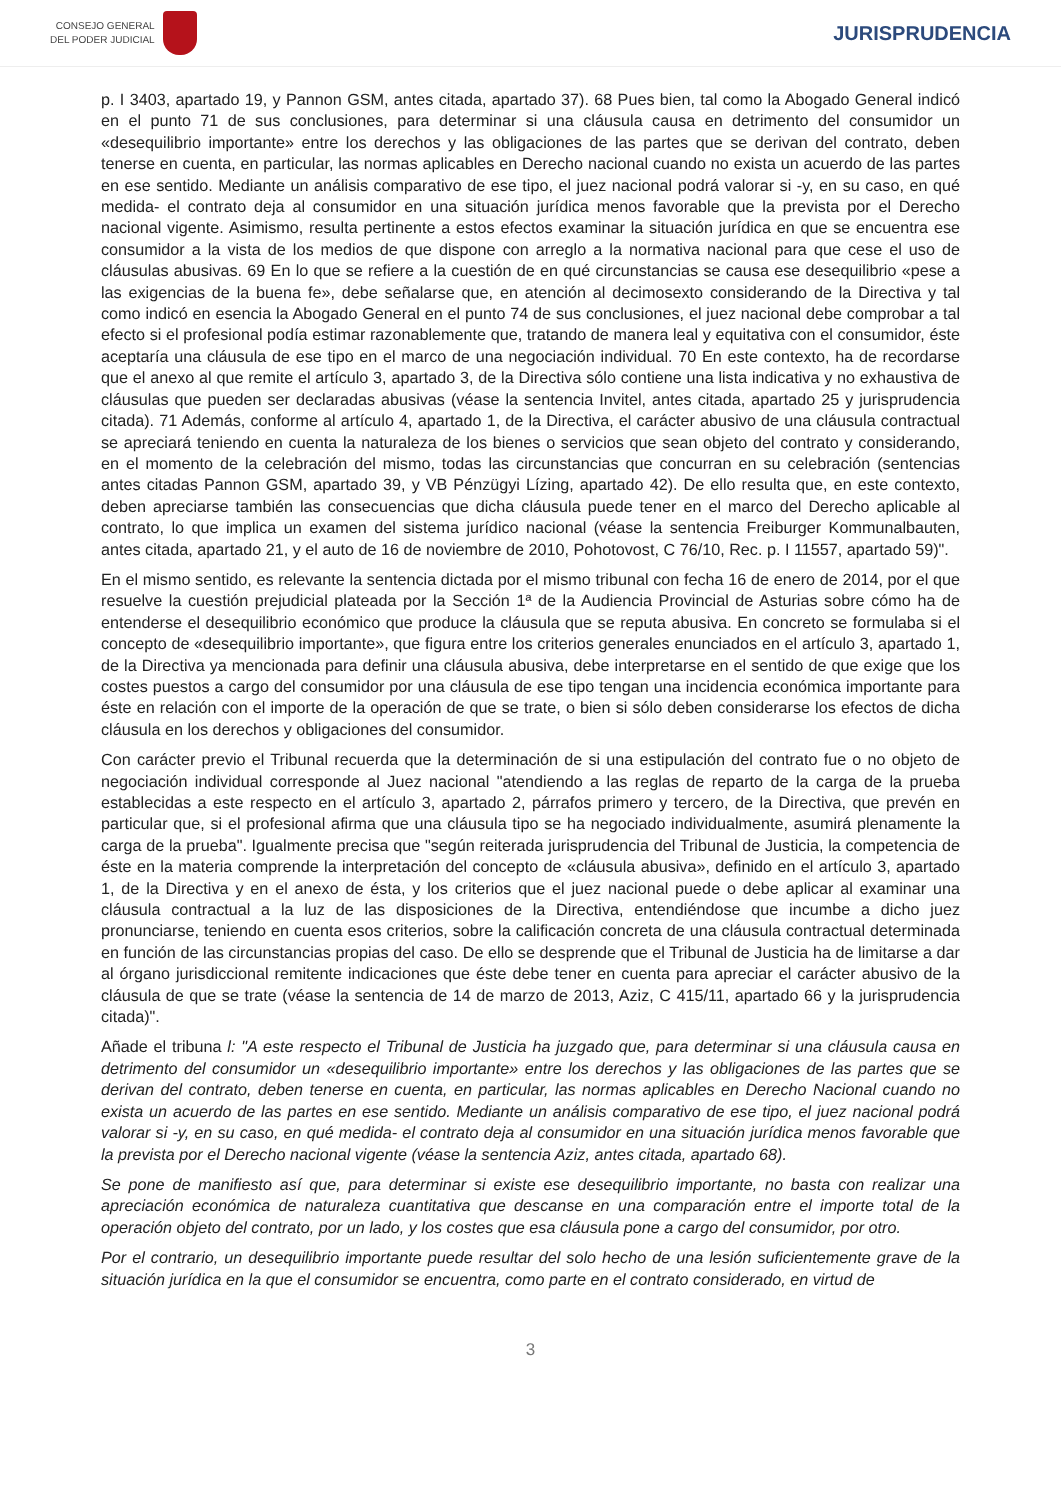CONSEJO GENERAL
DEL PODER JUDICIAL
JURISPRUDENCIA
p. I 3403, apartado 19, y Pannon GSM, antes citada, apartado 37). 68 Pues bien, tal como la Abogado General indicó en el punto 71 de sus conclusiones, para determinar si una cláusula causa en detrimento del consumidor un «desequilibrio importante» entre los derechos y las obligaciones de las partes que se derivan del contrato, deben tenerse en cuenta, en particular, las normas aplicables en Derecho nacional cuando no exista un acuerdo de las partes en ese sentido. Mediante un análisis comparativo de ese tipo, el juez nacional podrá valorar si -y, en su caso, en qué medida- el contrato deja al consumidor en una situación jurídica menos favorable que la prevista por el Derecho nacional vigente. Asimismo, resulta pertinente a estos efectos examinar la situación jurídica en que se encuentra ese consumidor a la vista de los medios de que dispone con arreglo a la normativa nacional para que cese el uso de cláusulas abusivas. 69 En lo que se refiere a la cuestión de en qué circunstancias se causa ese desequilibrio «pese a las exigencias de la buena fe», debe señalarse que, en atención al decimosexto considerando de la Directiva y tal como indicó en esencia la Abogado General en el punto 74 de sus conclusiones, el juez nacional debe comprobar a tal efecto si el profesional podía estimar razonablemente que, tratando de manera leal y equitativa con el consumidor, éste aceptaría una cláusula de ese tipo en el marco de una negociación individual. 70 En este contexto, ha de recordarse que el anexo al que remite el artículo 3, apartado 3, de la Directiva sólo contiene una lista indicativa y no exhaustiva de cláusulas que pueden ser declaradas abusivas (véase la sentencia Invitel, antes citada, apartado 25 y jurisprudencia citada). 71 Además, conforme al artículo 4, apartado 1, de la Directiva, el carácter abusivo de una cláusula contractual se apreciará teniendo en cuenta la naturaleza de los bienes o servicios que sean objeto del contrato y considerando, en el momento de la celebración del mismo, todas las circunstancias que concurran en su celebración (sentencias antes citadas Pannon GSM, apartado 39, y VB Pénzügyi Lízing, apartado 42). De ello resulta que, en este contexto, deben apreciarse también las consecuencias que dicha cláusula puede tener en el marco del Derecho aplicable al contrato, lo que implica un examen del sistema jurídico nacional (véase la sentencia Freiburger Kommunalbauten, antes citada, apartado 21, y el auto de 16 de noviembre de 2010, Pohotovost, C 76/10, Rec. p. I 11557, apartado 59)".
En el mismo sentido, es relevante la sentencia dictada por el mismo tribunal con fecha 16 de enero de 2014, por el que resuelve la cuestión prejudicial plateada por la Sección 1ª de la Audiencia Provincial de Asturias sobre cómo ha de entenderse el desequilibrio económico que produce la cláusula que se reputa abusiva. En concreto se formulaba si el concepto de «desequilibrio importante», que figura entre los criterios generales enunciados en el artículo 3, apartado 1, de la Directiva ya mencionada para definir una cláusula abusiva, debe interpretarse en el sentido de que exige que los costes puestos a cargo del consumidor por una cláusula de ese tipo tengan una incidencia económica importante para éste en relación con el importe de la operación de que se trate, o bien si sólo deben considerarse los efectos de dicha cláusula en los derechos y obligaciones del consumidor.
Con carácter previo el Tribunal recuerda que la determinación de si una estipulación del contrato fue o no objeto de negociación individual corresponde al Juez nacional "atendiendo a las reglas de reparto de la carga de la prueba establecidas a este respecto en el artículo 3, apartado 2, párrafos primero y tercero, de la Directiva, que prevén en particular que, si el profesional afirma que una cláusula tipo se ha negociado individualmente, asumirá plenamente la carga de la prueba". Igualmente precisa que "según reiterada jurisprudencia del Tribunal de Justicia, la competencia de éste en la materia comprende la interpretación del concepto de «cláusula abusiva», definido en el artículo 3, apartado 1, de la Directiva y en el anexo de ésta, y los criterios que el juez nacional puede o debe aplicar al examinar una cláusula contractual a la luz de las disposiciones de la Directiva, entendiéndose que incumbe a dicho juez pronunciarse, teniendo en cuenta esos criterios, sobre la calificación concreta de una cláusula contractual determinada en función de las circunstancias propias del caso. De ello se desprende que el Tribunal de Justicia ha de limitarse a dar al órgano jurisdiccional remitente indicaciones que éste debe tener en cuenta para apreciar el carácter abusivo de la cláusula de que se trate (véase la sentencia de 14 de marzo de 2013, Aziz, C 415/11, apartado 66 y la jurisprudencia citada)".
Añade el tribuna l: "A este respecto el Tribunal de Justicia ha juzgado que, para determinar si una cláusula causa en detrimento del consumidor un «desequilibrio importante» entre los derechos y las obligaciones de las partes que se derivan del contrato, deben tenerse en cuenta, en particular, las normas aplicables en Derecho Nacional cuando no exista un acuerdo de las partes en ese sentido. Mediante un análisis comparativo de ese tipo, el juez nacional podrá valorar si -y, en su caso, en qué medida- el contrato deja al consumidor en una situación jurídica menos favorable que la prevista por el Derecho nacional vigente (véase la sentencia Aziz, antes citada, apartado 68).
Se pone de manifiesto así que, para determinar si existe ese desequilibrio importante, no basta con realizar una apreciación económica de naturaleza cuantitativa que descanse en una comparación entre el importe total de la operación objeto del contrato, por un lado, y los costes que esa cláusula pone a cargo del consumidor, por otro.
Por el contrario, un desequilibrio importante puede resultar del solo hecho de una lesión suficientemente grave de la situación jurídica en la que el consumidor se encuentra, como parte en el contrato considerado, en virtud de
3